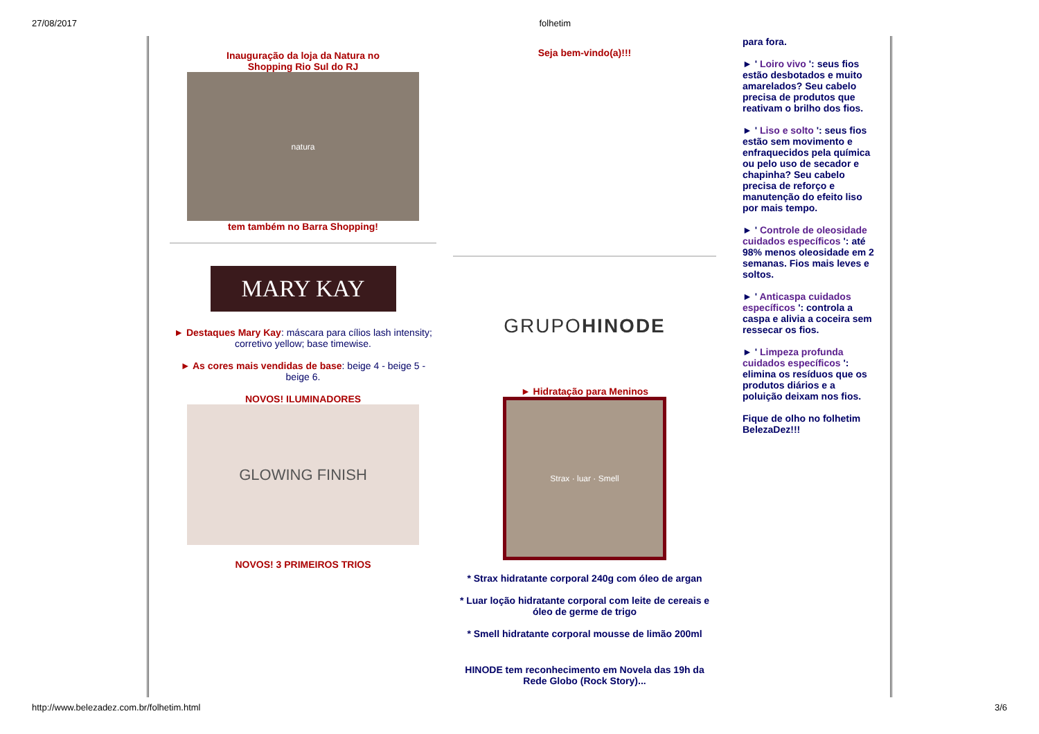27/08/2017 folhetim
Inauguração da loja da Natura no
Shopping Rio Sul do RJ
natura
tem também no Barra Shopping!
MARY KAY
► Destaques Mary Kay: máscara para cílios lash intensity; corretivo yellow; base timewise.
► As cores mais vendidas de base: beige 4 - beige 5 - beige 6.
NOVOS! ILUMINADORES
GLOWING FINISH
NOVOS! 3 PRIMEIROS TRIOS
Seja bem-vindo(a)!!!
GRUPO HINODE
► Hidratação para Meninos
Strax · luar · Smell
* Strax hidratante corporal 240g com óleo de argan
* Luar loção hidratante corporal com leite de cereais e óleo de germe de trigo
* Smell hidratante corporal mousse de limão 200ml
HINODE tem reconhecimento em Novela das 19h da Rede Globo (Rock Story)...
para fora.
► ' Loiro vivo ': seus fios estão desbotados e muito amarelados? Seu cabelo precisa de produtos que reativam o brilho dos fios.
► ' Liso e solto ': seus fios estão sem movimento e enfraquecidos pela química ou pelo uso de secador e chapinha? Seu cabelo precisa de reforço e manutenção do efeito liso por mais tempo.
► ' Controle de oleosidade cuidados específicos ': até 98% menos oleosidade em 2 semanas. Fios mais leves e soltos.
► ' Anticaspa cuidados específicos ': controla a caspa e alivia a coceira sem ressecar os fios.
► ' Limpeza profunda cuidados específicos ': elimina os resíduos que os produtos diários e a poluição deixam nos fios.
Fique de olho no folhetim BelezaDez!!!
http://www.belezadez.com.br/folhetim.html 3/6